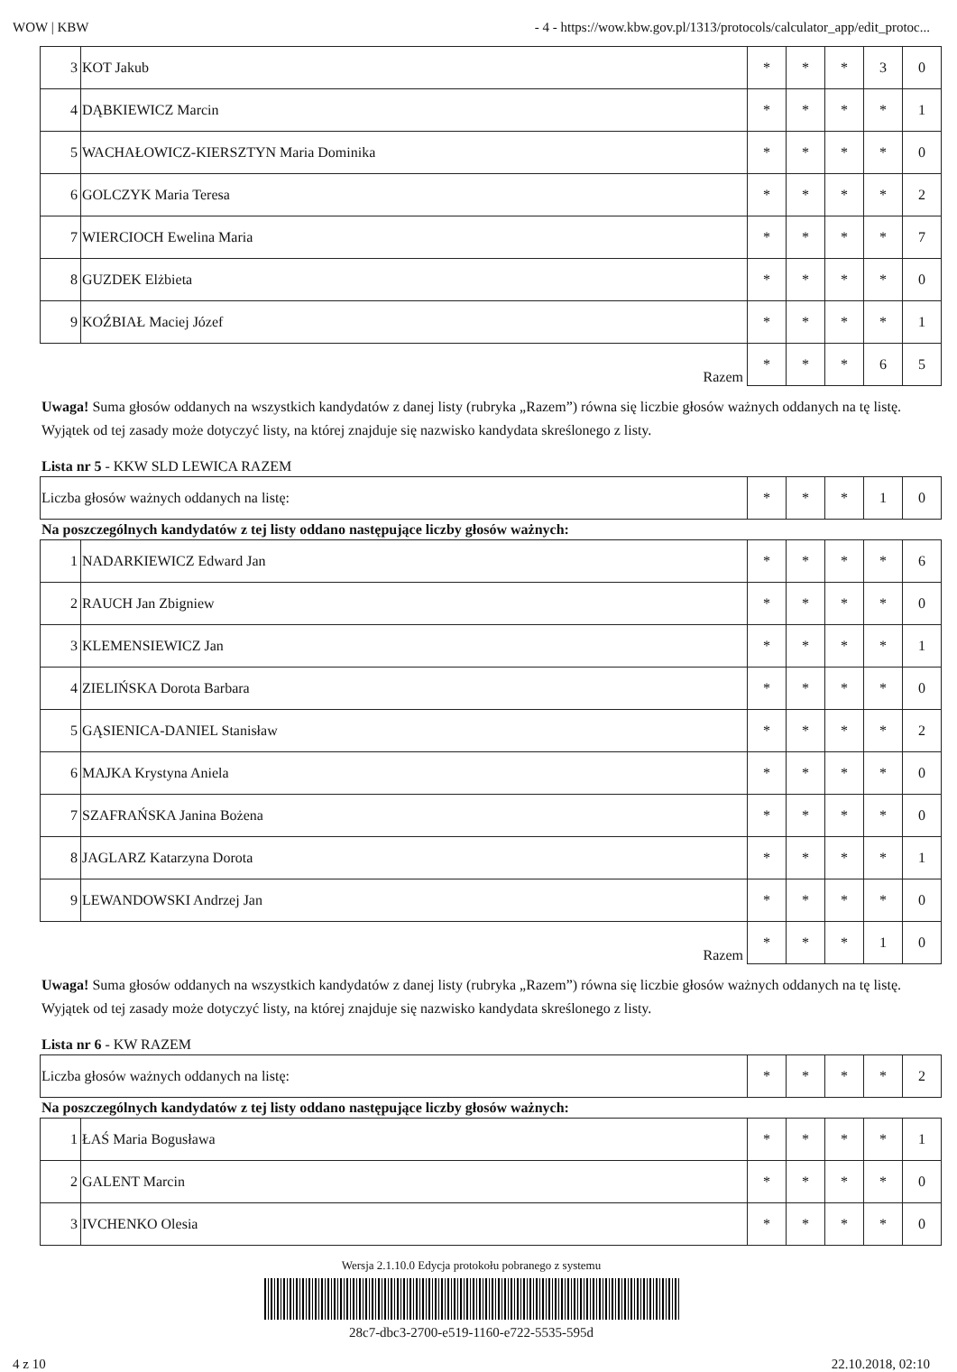WOW | KBW - 4 - https://wow.kbw.gov.pl/1313/protocols/calculator_app/edit_protoc...
| 3 | KOT Jakub | * | * | * | 3 | 0 |
| 4 | DĄBKIEWICZ Marcin | * | * | * | * | 1 |
| 5 | WACHAŁOWICZ-KIERSZTYN Maria Dominika | * | * | * | * | 0 |
| 6 | GOLCZYK Maria Teresa | * | * | * | * | 2 |
| 7 | WIERCIOCH Ewelina Maria | * | * | * | * | 7 |
| 8 | GUZDEK Elżbieta | * | * | * | * | 0 |
| 9 | KOŹBIAŁ Maciej Józef | * | * | * | * | 1 |
| Razem | | * | * | * | 6 | 5 |
Uwaga! Suma głosów oddanych na wszystkich kandydatów z danej listy (rubryka „Razem”) równa się liczbie głosów ważnych oddanych na tę listę. Wyjątek od tej zasady może dotyczyć listy, na której znajduje się nazwisko kandydata skreślonego z listy.
Lista nr 5 - KKW SLD LEWICA RAZEM
| Liczba głosów ważnych oddanych na listę: | * | * | * | 1 | 0 |
Na poszczególnych kandydatów z tej listy oddano następujące liczby głosów ważnych:
| 1 | NADARKIEWICZ Edward Jan | * | * | * | * | 6 |
| 2 | RAUCH Jan Zbigniew | * | * | * | * | 0 |
| 3 | KLEMENSIEWICZ Jan | * | * | * | * | 1 |
| 4 | ZIELIŃSKA Dorota Barbara | * | * | * | * | 0 |
| 5 | GĄSIENICA-DANIEL Stanisław | * | * | * | * | 2 |
| 6 | MAJKA Krystyna Aniela | * | * | * | * | 0 |
| 7 | SZAFRAŃSKA Janina Bożena | * | * | * | * | 0 |
| 8 | JAGLARZ Katarzyna Dorota | * | * | * | * | 1 |
| 9 | LEWANDOWSKI Andrzej Jan | * | * | * | * | 0 |
| Razem | | * | * | * | 1 | 0 |
Uwaga! Suma głosów oddanych na wszystkich kandydatów z danej listy (rubryka „Razem”) równa się liczbie głosów ważnych oddanych na tę listę. Wyjątek od tej zasady może dotyczyć listy, na której znajduje się nazwisko kandydata skreślonego z listy.
Lista nr 6 - KW RAZEM
| Liczba głosów ważnych oddanych na listę: | * | * | * | * | 2 |
Na poszczególnych kandydatów z tej listy oddano następujące liczby głosów ważnych:
| 1 | ŁAŚ Maria Bogusława | * | * | * | * | 1 |
| 2 | GALENT Marcin | * | * | * | * | 0 |
| 3 | IVCHENKO Olesia | * | * | * | * | 0 |
Wersja 2.1.10.0 Edycja protokołu pobranego z systemu
28c7-dbc3-2700-e519-1160-e722-5535-595d
4 z 10 22.10.2018, 02:10